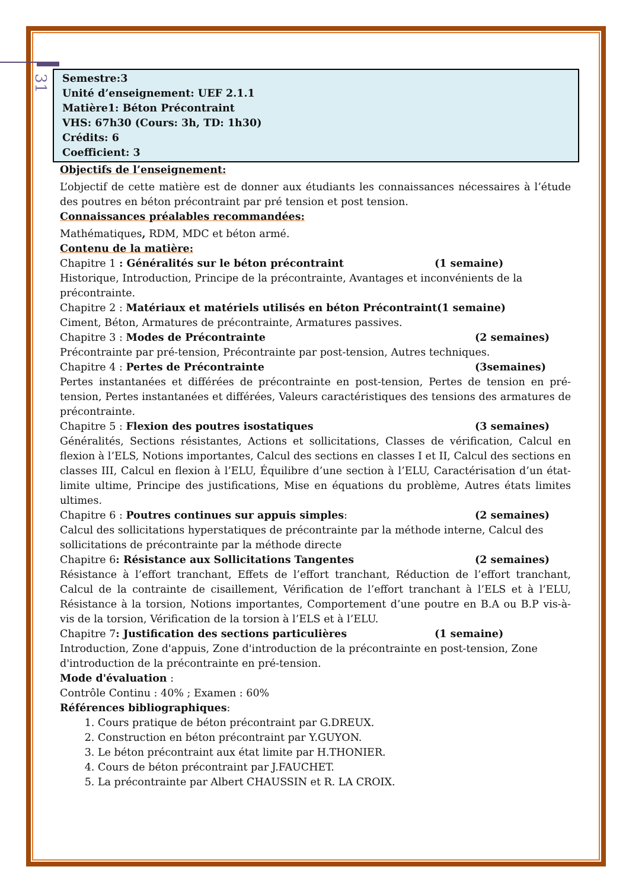31
Semestre:3
Unité d’enseignement: UEF 2.1.1
Matière1: Béton Précontraint
VHS: 67h30 (Cours: 3h, TD: 1h30)
Crédits: 6
Coefficient: 3
Objectifs de l’enseignement:
L’objectif de cette matière est de donner aux étudiants les connaissances nécessaires à l’étude des poutres en béton précontraint par pré tension et post tension.
Connaissances préalables recommandées:
Mathématiques, RDM, MDC et béton armé.
Contenu de la matière:
Chapitre 1 : Généralités sur le béton précontraint (1 semaine)
Historique, Introduction, Principe de la précontrainte, Avantages et inconvénients de la précontrainte.
Chapitre 2 : Matériaux et matériels utilisés en béton Précontraint(1 semaine)
Ciment, Béton, Armatures de précontrainte, Armatures passives.
Chapitre 3 : Modes de Précontrainte (2 semaines)
Précontrainte par pré-tension, Précontrainte par post-tension, Autres techniques.
Chapitre 4 : Pertes de Précontrainte (3semaines)
Pertes instantanées et différées de précontrainte en post-tension, Pertes de tension en pré-tension, Pertes instantanées et différées, Valeurs caractéristiques des tensions des armatures de précontrainte.
Chapitre 5 : Flexion des poutres isostatiques (3 semaines)
Généralités, Sections résistantes, Actions et sollicitations, Classes de vérification, Calcul en flexion à l’ELS, Notions importantes, Calcul des sections en classes I et II, Calcul des sections en classes III, Calcul en flexion à l’ELU, Équilibre d’une section à l’ELU, Caractérisation d’un état-limite ultime, Principe des justifications, Mise en équations du problème, Autres états limites ultimes.
Chapitre 6 : Poutres continues sur appuis simples: (2 semaines)
Calcul des sollicitations hyperstatiques de précontrainte par la méthode interne, Calcul des sollicitations de précontrainte par la méthode directe
Chapitre 6: Résistance aux Sollicitations Tangentes (2 semaines)
Résistance à l’effort tranchant, Effets de l’effort tranchant, Réduction de l’effort tranchant, Calcul de la contrainte de cisaillement, Vérification de l’effort tranchant à l’ELS et à l’ELU, Résistance à la torsion, Notions importantes, Comportement d’une poutre en B.A ou B.P vis-à-vis de la torsion, Vérification de la torsion à l’ELS et à l’ELU.
Chapitre 7: Justification des sections particulières (1 semaine)
Introduction, Zone d'appuis, Zone d'introduction de la précontrainte en post-tension, Zone d'introduction de la précontrainte en pré-tension.
Mode d'évaluation :
Contrôle Continu : 40% ; Examen : 60%
Références bibliographiques:
1. Cours pratique de béton précontraint par G.DREUX.
2. Construction en béton précontraint par Y.GUYON.
3. Le béton précontraint aux état limite par H.THONIER.
4. Cours de béton précontraint par J.FAUCHET.
5. La précontrainte par Albert CHAUSSIN et R. LA CROIX.